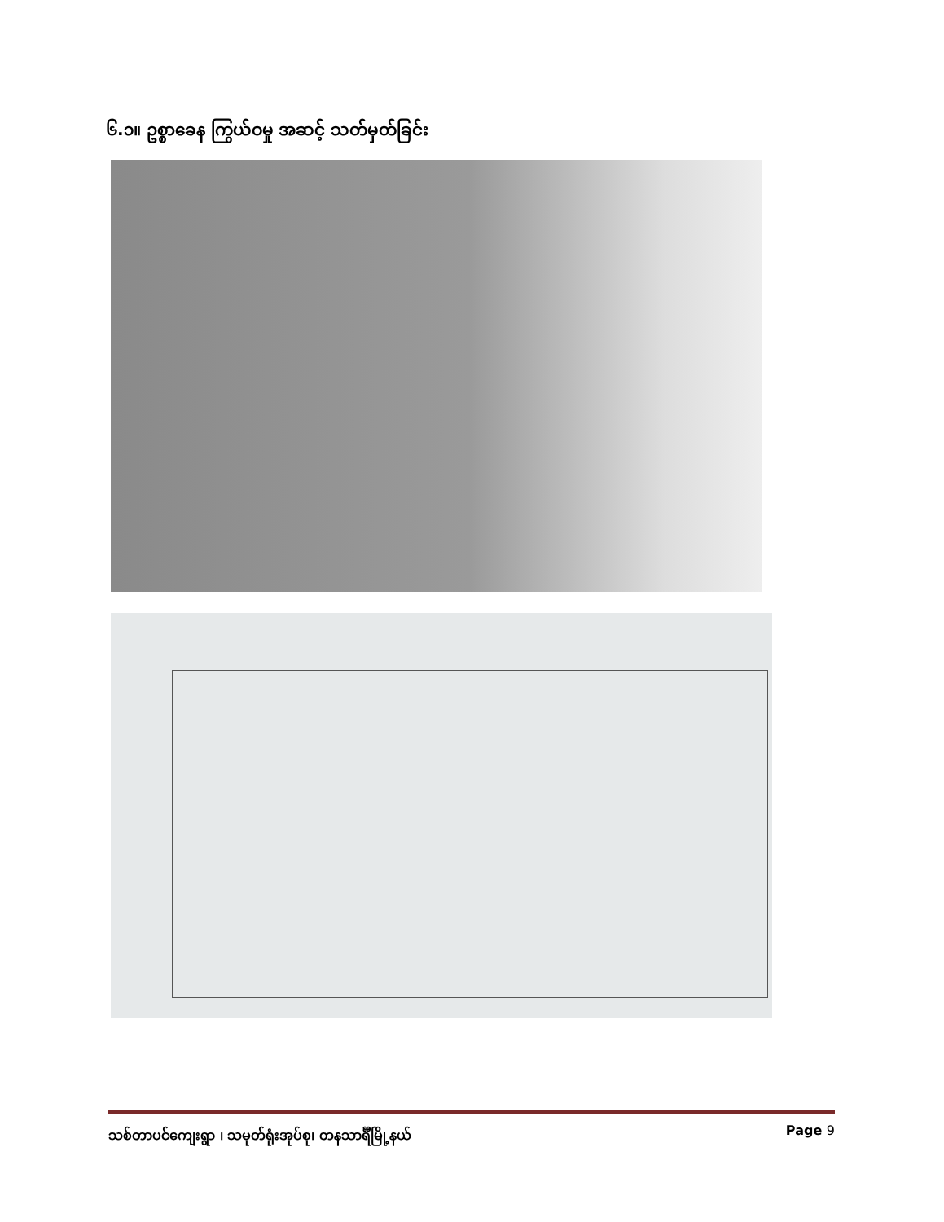၆.၁။ ဥစ္စာခေန ကြွယ်ဝမှု အဆင့် သတ်မှတ်ခြင်း
သစ်တာပင်ကျေးရွာ ၊ သမုတ်ရုံးအုပ်စု၊ တနသာင်္ရီမြို့နယ် Page 9